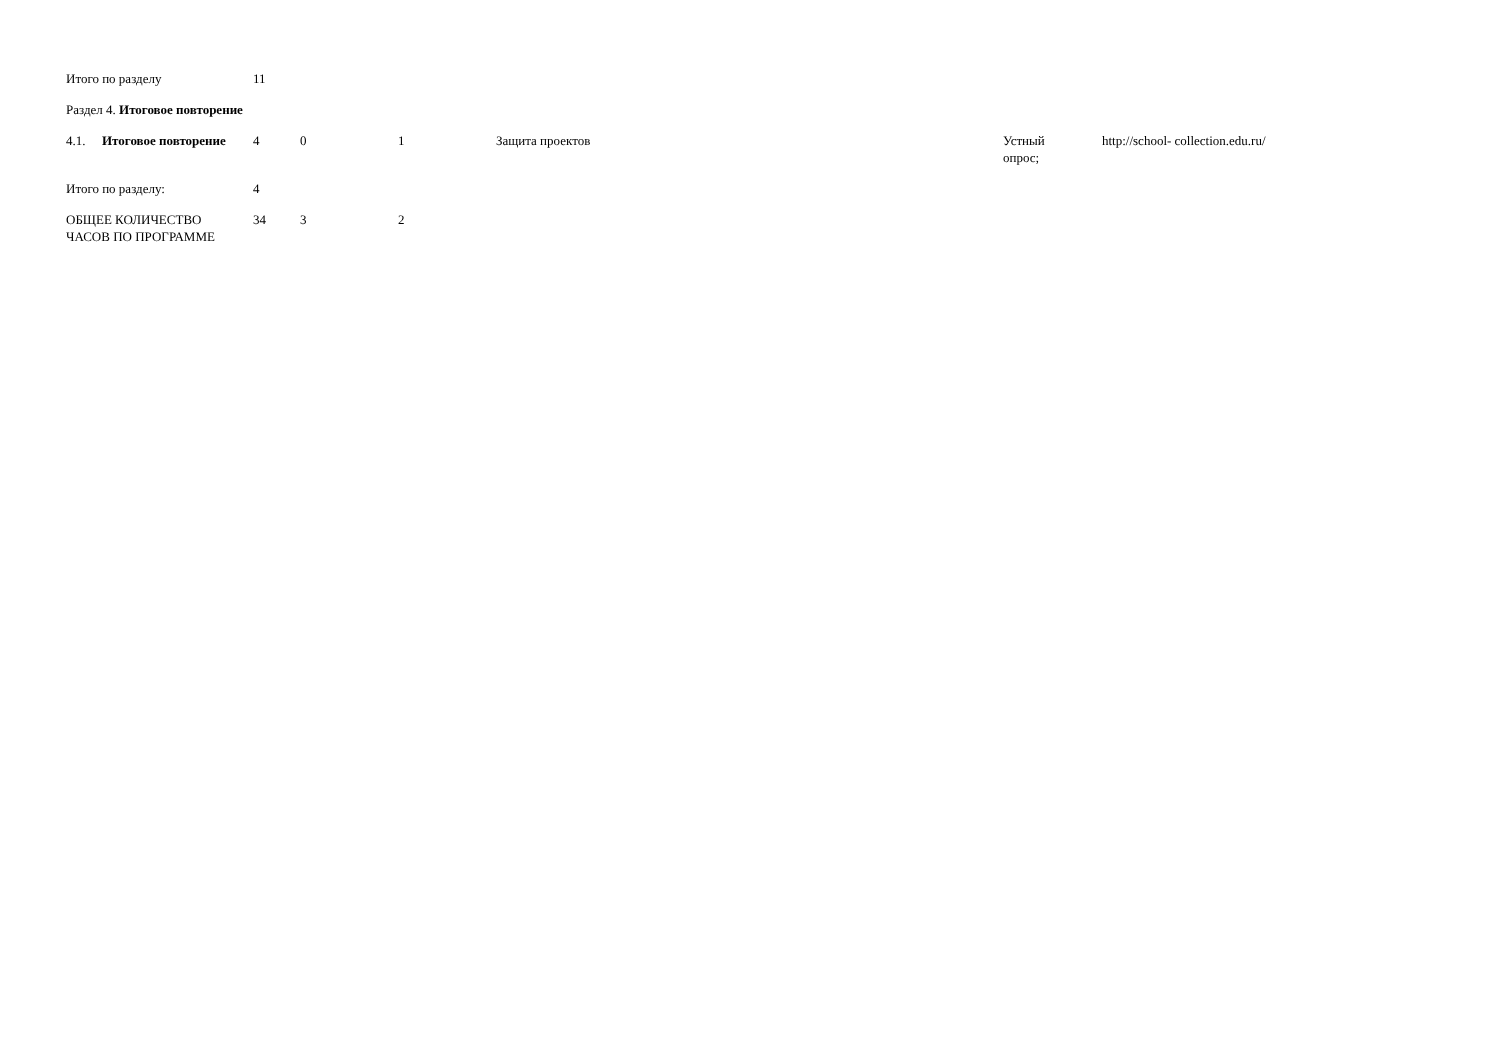| Итого по разделу | | 11 | | | | | |
| Раздел 4. Итоговое повторение | | | | | | | |
| 4.1. | Итоговое повторение | 4 | 0 | 1 | Защита проектов | Устный опрос; | http://school- collection.edu.ru/ |
| Итого по разделу: | | 4 | | | | | |
| ОБЩЕЕ КОЛИЧЕСТВО ЧАСОВ ПО ПРОГРАММЕ | | 34 | 3 | 2 | | | |